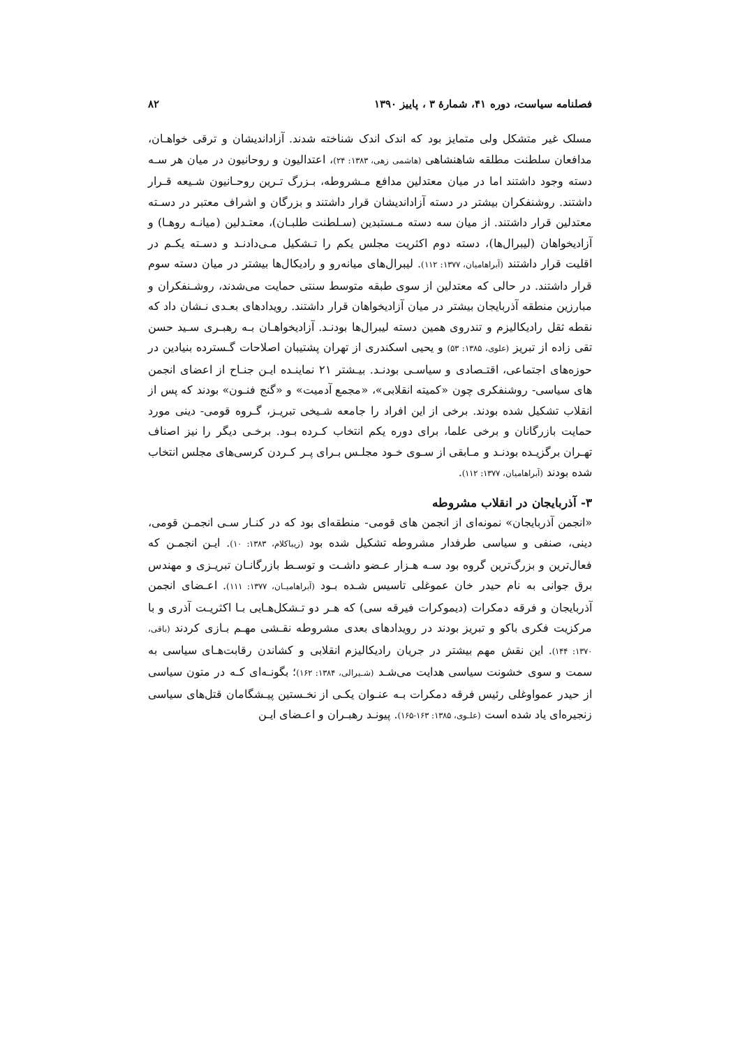فصلنامه سیاست، دوره ۴۱، شمارهٔ ۳ ، پاییز ۱۳۹۰ ۸۲
مسلک غیر متشکل ولی متمایز بود که اندک اندک شناخته شدند. آزاداندیشان و ترقی خواهـان، مدافعان سلطنت مطلقه شاهنشاهی (هاشمی زهی، ۱۳۸۳: ۲۴)، اعتدالیون و روحانیون در میان هر سـه دسته وجود داشتند اما در میان معتدلین مدافع مـشروطه، بـزرگ تـرین روحـانیون شـیعه قـرار داشتند. روشنفکران بیشتر در دسته آزاداندیشان قرار داشتند و بزرگان و اشراف معتبر در دسـته معتدلین قرار داشتند. از میان سه دسته مـستبدین (سـلطنت طلبـان)، معتـدلین (میانـه روهـا) و آزادیخواهان (لیبرال‌ها)، دسته دوم اکثریت مجلس یکم را تـشکیل مـی‌دادنـد و دسـته یکـم در اقلیت قرار داشتند (آبراهامیان، ۱۳۷۷: ۱۱۲). لیبرال‌های میانه‌رو و رادیکال‌ها بیشتر در میان دسته سوم قرار داشتند. در حالی که معتدلین از سوی طبقه متوسط سنتی حمایت می‌شدند، روشـنفکران و مبارزین منطقه آذربایجان بیشتر در میان آزادیخواهان قرار داشتند. رویدادهای بعـدی نـشان داد که نقطه ثقل رادیکالیزم و تندروی همین دسته لیبرال‌ها بودنـد. آزادیخواهـان بـه رهبـری سـید حسن تقی زاده از تبریز (علوی، ۱۳۸۵: ۵۳) و یحیی اسکندری از تهران پشتیبان اصلاحات گـسترده بنیادین در حوزه‌های اجتماعی، اقتـصادی و سیاسـی بودنـد. بیـشتر ۲۱ نماینـده ایـن جنـاح از اعضای انجمن های سیاسی- روشنفکری چون «کمیته انقلابی»، «مجمع آدمیت» و «گنج فنـون» بودند که پس از انقلاب تشکیل شده بودند. برخی از این افراد را جامعه شـیخی تبریـز، گـروه قومی- دینی مورد حمایت بازرگانان و برخی علما، برای دوره یکم انتخاب کـرده بـود. برخـی دیگر را نیز اصناف تهـران برگزیـده بودنـد و مـابقی از سـوی خـود مجلـس بـرای پـر کـردن کرسی‌های مجلس انتخاب شده بودند (آبراهامیان، ۱۳۷۷: ۱۱۲).
۳- آذربایجان در انقلاب مشروطه
«انجمن آذربایجان» نمونه‌ای از انجمن های قومی- منطقه‌ای بود که در کنـار سـی انجمـن قومی، دینی، صنفی و سیاسی طرفدار مشروطه تشکیل شده بود (زیباکلام، ۱۳۸۳: ۱۰). ایـن انجمـن که فعال‌ترین و بزرگ‌ترین گروه بود سـه هـزار عـضو داشـت و توسـط بازرگانـان تبریـزی و مهندس برق جوانی به نام حیدر خان عموغلی تاسیس شـده بـود (آبراهامیـان، ۱۳۷۷: ۱۱۱). اعـضای انجمن آذربایجان و فرقه دمکرات (دیموکرات فیرقه سی) که هـر دو تـشکل‌هـایی بـا اکثریـت آذری و با مرکزیت فکری باکو و تبریز بودند در رویدادهای بعدی مشروطه نقـشی مهـم بـازی کردند (باقی، ۱۳۷۰: ۱۴۴). این نقش مهم بیشتر در جریان رادیکالیزم انقلابی و کشاندن رقابت‌هـای سیاسی به سمت و سوی خشونت سیاسی هدایت می‌شـد (شـیرالی، ۱۳۸۴: ۱۶۲)؛ بگونـه‌ای کـه در متون سیاسی از حیدر عمواوغلی رئیس فرقه دمکرات بـه عنـوان یکـی از نخـستین پیـشگامان قتل‌های سیاسی زنجیره‌ای یاد شده است (علـوی، ۱۳۸۵: ۱۶۳-۱۶۵). پیونـد رهبـران و اعـضای ایـن